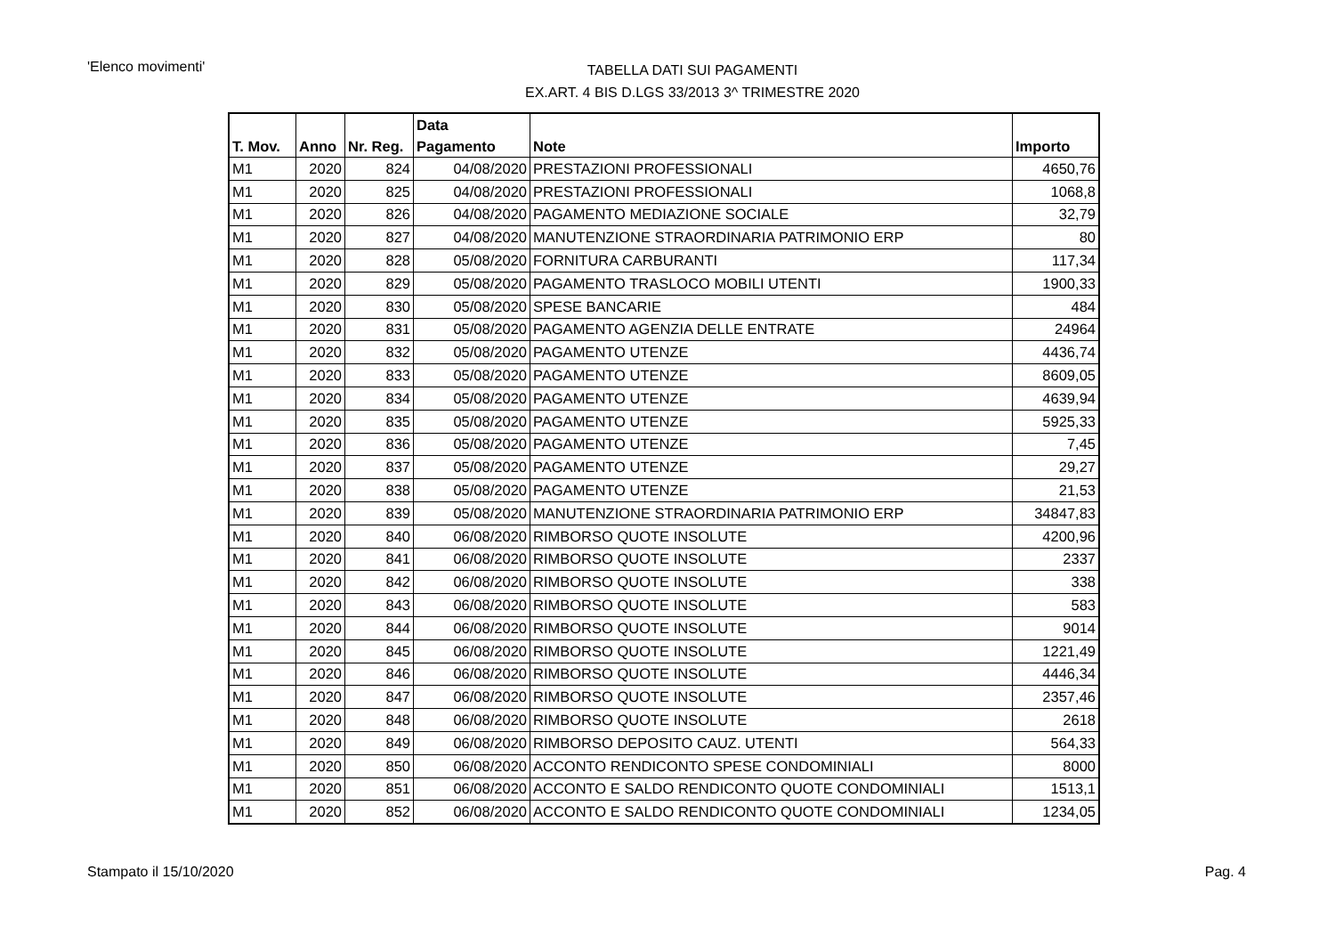'Elenco movimenti'
TABELLA DATI SUI PAGAMENTI
EX.ART. 4 BIS D.LGS 33/2013 3^ TRIMESTRE 2020
| T. Mov. | Anno | Nr. Reg. | Data Pagamento | Note | Importo |
| --- | --- | --- | --- | --- | --- |
| M1 | 2020 | 824 | 04/08/2020 | PRESTAZIONI PROFESSIONALI | 4650,76 |
| M1 | 2020 | 825 | 04/08/2020 | PRESTAZIONI PROFESSIONALI | 1068,8 |
| M1 | 2020 | 826 | 04/08/2020 | PAGAMENTO MEDIAZIONE SOCIALE | 32,79 |
| M1 | 2020 | 827 | 04/08/2020 | MANUTENZIONE STRAORDINARIA PATRIMONIO ERP | 80 |
| M1 | 2020 | 828 | 05/08/2020 | FORNITURA CARBURANTI | 117,34 |
| M1 | 2020 | 829 | 05/08/2020 | PAGAMENTO TRASLOCO MOBILI UTENTI | 1900,33 |
| M1 | 2020 | 830 | 05/08/2020 | SPESE BANCARIE | 484 |
| M1 | 2020 | 831 | 05/08/2020 | PAGAMENTO AGENZIA DELLE ENTRATE | 24964 |
| M1 | 2020 | 832 | 05/08/2020 | PAGAMENTO UTENZE | 4436,74 |
| M1 | 2020 | 833 | 05/08/2020 | PAGAMENTO UTENZE | 8609,05 |
| M1 | 2020 | 834 | 05/08/2020 | PAGAMENTO UTENZE | 4639,94 |
| M1 | 2020 | 835 | 05/08/2020 | PAGAMENTO UTENZE | 5925,33 |
| M1 | 2020 | 836 | 05/08/2020 | PAGAMENTO UTENZE | 7,45 |
| M1 | 2020 | 837 | 05/08/2020 | PAGAMENTO UTENZE | 29,27 |
| M1 | 2020 | 838 | 05/08/2020 | PAGAMENTO UTENZE | 21,53 |
| M1 | 2020 | 839 | 05/08/2020 | MANUTENZIONE STRAORDINARIA PATRIMONIO ERP | 34847,83 |
| M1 | 2020 | 840 | 06/08/2020 | RIMBORSO QUOTE INSOLUTE | 4200,96 |
| M1 | 2020 | 841 | 06/08/2020 | RIMBORSO QUOTE INSOLUTE | 2337 |
| M1 | 2020 | 842 | 06/08/2020 | RIMBORSO QUOTE INSOLUTE | 338 |
| M1 | 2020 | 843 | 06/08/2020 | RIMBORSO QUOTE INSOLUTE | 583 |
| M1 | 2020 | 844 | 06/08/2020 | RIMBORSO QUOTE INSOLUTE | 9014 |
| M1 | 2020 | 845 | 06/08/2020 | RIMBORSO QUOTE INSOLUTE | 1221,49 |
| M1 | 2020 | 846 | 06/08/2020 | RIMBORSO QUOTE INSOLUTE | 4446,34 |
| M1 | 2020 | 847 | 06/08/2020 | RIMBORSO QUOTE INSOLUTE | 2357,46 |
| M1 | 2020 | 848 | 06/08/2020 | RIMBORSO QUOTE INSOLUTE | 2618 |
| M1 | 2020 | 849 | 06/08/2020 | RIMBORSO DEPOSITO CAUZ. UTENTI | 564,33 |
| M1 | 2020 | 850 | 06/08/2020 | ACCONTO RENDICONTO SPESE CONDOMINIALI | 8000 |
| M1 | 2020 | 851 | 06/08/2020 | ACCONTO E SALDO RENDICONTO QUOTE CONDOMINIALI | 1513,1 |
| M1 | 2020 | 852 | 06/08/2020 | ACCONTO E SALDO RENDICONTO QUOTE CONDOMINIALI | 1234,05 |
Stampato il 15/10/2020 Pag. 4